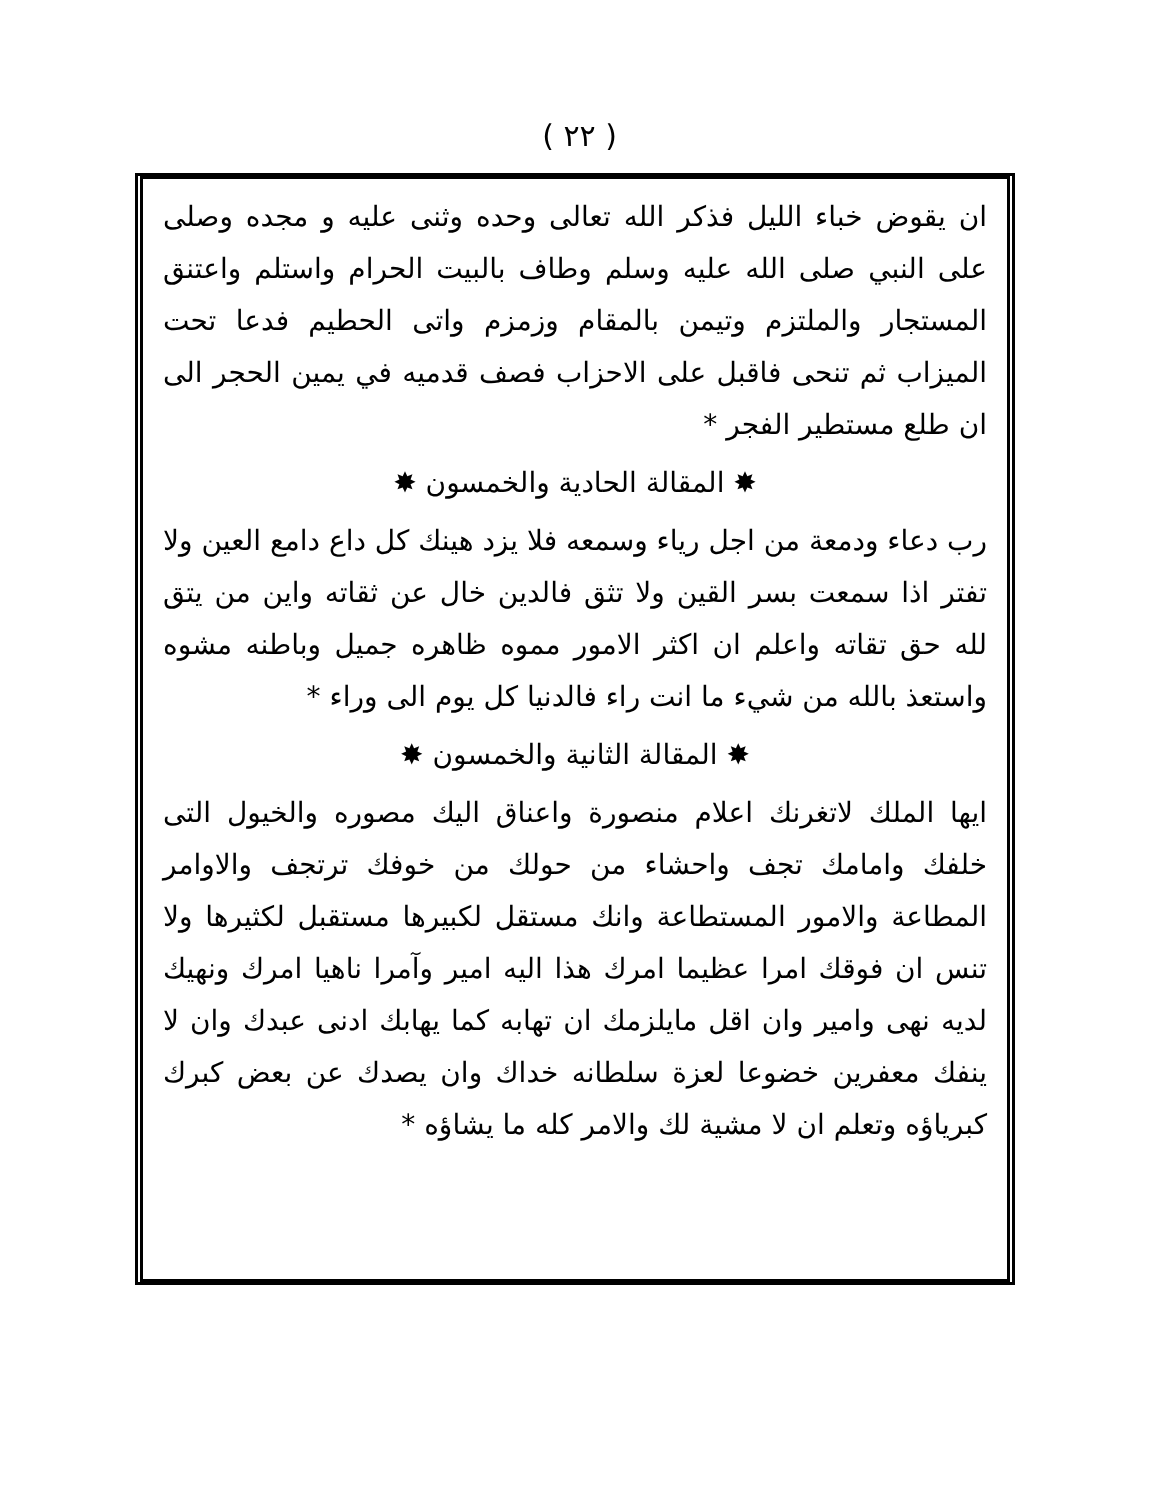( ٢٢ )
ان يقوض خباء الليل فذكر الله تعالى وحده وثنى عليه و مجده وصلى على النبي صلى الله عليه وسلم وطاف بالبيت الحرام واستلم واعتنق المستجار والملتزم وتيمن بالمقام وزمزم واتى الحطيم فدعا تحت الميزاب ثم تنحى فاقبل على الاحزاب فصف قدميه في يمين الحجر الى ان طلع مستطير الفجر *
✸ المقالة الحادية والخمسون ✸
رب دعاء ودمعة من اجل رياء وسمعه فلا يزد هينك كل داع دامع العين ولا تفتر اذا سمعت بسر القين ولا تثق فالدين خال عن ثقاته واين من يتق لله حق تقاته واعلم ان اكثر الامور مموه ظاهره جميل وباطنه مشوه واستعذ بالله من شيء ما انت راء فالدنيا كل يوم الى وراء *
✸ المقالة الثانية والخمسون ✸
ايها الملك لاتغرنك اعلام منصورة واعناق اليك مصوره والخيول التى خلفك وامامك تجف واحشاء من حولك من خوفك ترتجف والاوامر المطاعة والامور المستطاعة وانك مستقل لكبيرها مستقبل لكثيرها ولا تنس ان فوقك امرا عظيما امرك هذا اليه امير وآمرا ناهيا امرك ونهيك لديه نهى وامير وان اقل مايلزمك ان تهابه كما يهابك ادنى عبدك وان لا ينفك معفرين خضوعا لعزة سلطانه خداك وان يصدك عن بعض كبرك كبرياؤه وتعلم ان لا مشية لك والامر كله ما يشاؤه *